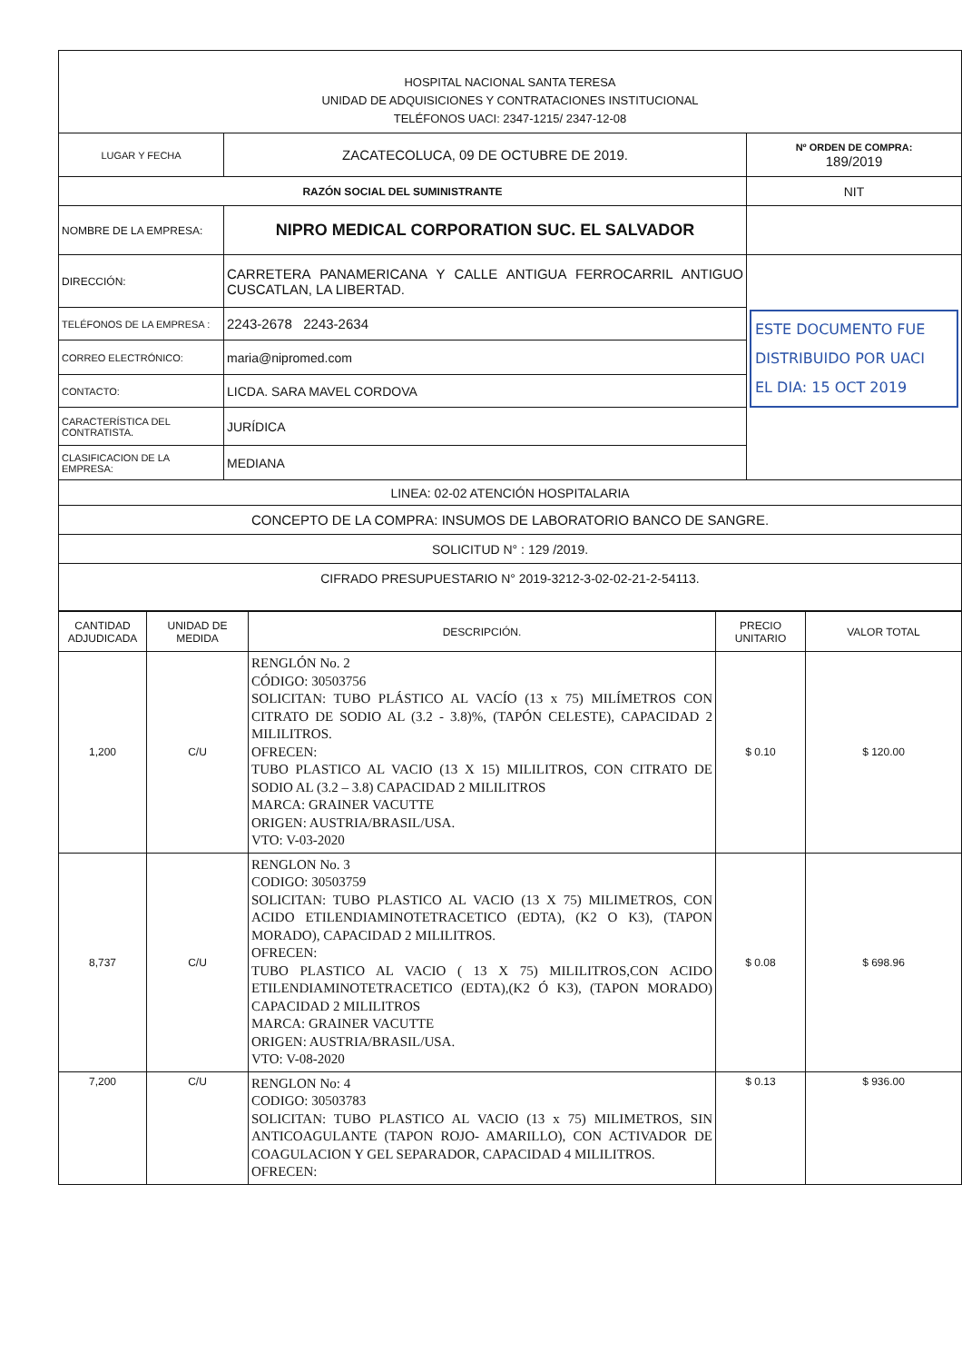| HOSPITAL NACIONAL SANTA TERESA UNIDAD DE ADQUISICIONES Y CONTRATACIONES INSTITUCIONAL TELÉFONOS UACI: 2347-1215/ 2347-12-08 | | |
| LUGAR Y FECHA | ZACATECOLUCA, 09 DE OCTUBRE DE 2019. | Nº ORDEN DE COMPRA: 189/2019 |
| RAZÓN SOCIAL DEL SUMINISTRANTE | | NIT |
| NOMBRE DE LA EMPRESA: | NIPRO MEDICAL CORPORATION SUC. EL SALVADOR | |
| DIRECCIÓN: | CARRETERA PANAMERICANA Y CALLE ANTIGUA FERROCARRIL ANTIGUO CUSCATLAN, LA LIBERTAD. | ESTE DOCUMENTO FUE DISTRIBUIDO POR UACI EL DIA: 15 OCT 2019 |
| TELÉFONOS DE LA EMPRESA : | 2243-2678 2243-2634 | |
| CORREO ELECTRÓNICO: | maria@nipromed.com | |
| CONTACTO: | LICDA. SARA MAVEL CORDOVA | |
| CARACTERÍSTICA DEL CONTRATISTA. | JURÍDICA | |
| CLASIFICACION DE LA EMPRESA: | MEDIANA | |
| LINEA: 02-02 ATENCIÓN HOSPITALARIA | | |
| CONCEPTO DE LA COMPRA: INSUMOS DE LABORATORIO BANCO DE SANGRE. | | |
| SOLICITUD N° : 129 /2019. | | |
| CIFRADO PRESUPUESTARIO N° 2019-3212-3-02-02-21-2-54113. | | |
| CANTIDAD ADJUDICADA | UNIDAD DE MEDIDA | DESCRIPCIÓN. | PRECIO UNITARIO | VALOR TOTAL |
| --- | --- | --- | --- | --- |
| 1,200 | C/U | RENGLÓN No. 2 CÓDIGO: 30503756 SOLICITAN: TUBO PLÁSTICO AL VACÍO (13 x 75) MILÍMETROS CON CITRATO DE SODIO AL (3.2 - 3.8)%, (TAPÓN CELESTE), CAPACIDAD 2 MILILITROS. OFRECEN: TUBO PLASTICO AL VACIO (13 X 15) MILILITROS, CON CITRATO DE SODIO AL (3.2 – 3.8) CAPACIDAD 2 MILILITROS MARCA: GRAINER VACUTTE ORIGEN: AUSTRIA/BRASIL/USA. VTO: V-03-2020 | $ 0.10 | $ 120.00 |
| 8,737 | C/U | RENGLON No. 3 CODIGO: 30503759 SOLICITAN: TUBO PLASTICO AL VACIO (13 X 75) MILIMETROS, CON ACIDO ETILENDIAMINOTETRACETICO (EDTA), (K2 O K3), (TAPON MORADO), CAPACIDAD 2 MILILITROS. OFRECEN: TUBO PLASTICO AL VACIO ( 13 X 75) MILILITROS,CON ACIDO ETILENDIAMINOTETRACETICO (EDTA),(K2 Ó K3), (TAPON MORADO) CAPACIDAD 2 MILILITROS MARCA: GRAINER VACUTTE ORIGEN: AUSTRIA/BRASIL/USA. VTO: V-08-2020 | $ 0.08 | $ 698.96 |
| 7,200 | C/U | RENGLON No: 4 CODIGO: 30503783 SOLICITAN: TUBO PLASTICO AL VACIO (13 x 75) MILIMETROS, SIN ANTICOAGULANTE (TAPON ROJO- AMARILLO), CON ACTIVADOR DE COAGULACION Y GEL SEPARADOR, CAPACIDAD 4 MILILITROS. OFRECEN: | $ 0.13 | $ 936.00 |